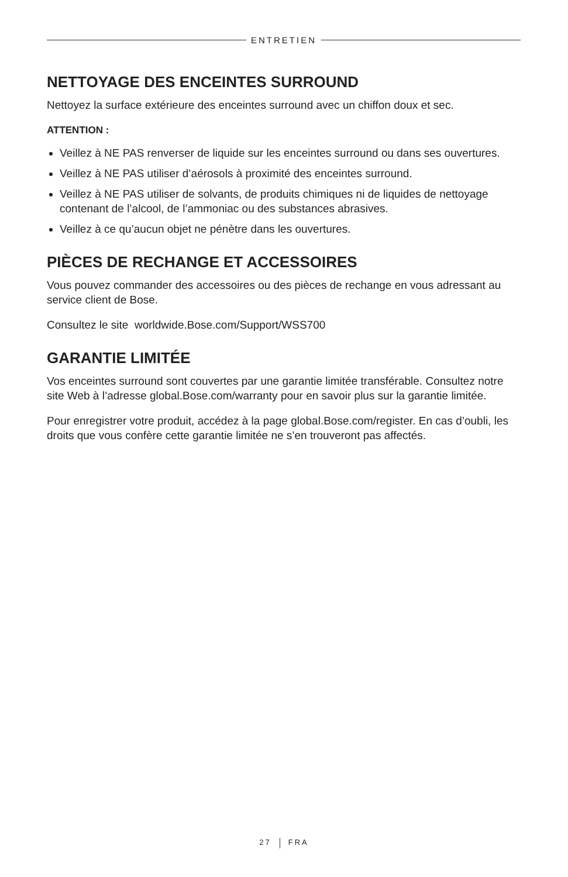ENTRETIEN
NETTOYAGE DES ENCEINTES SURROUND
Nettoyez la surface extérieure des enceintes surround avec un chiffon doux et sec.
ATTENTION :
Veillez à NE PAS renverser de liquide sur les enceintes surround ou dans ses ouvertures.
Veillez à NE PAS utiliser d’aérosols à proximité des enceintes surround.
Veillez à NE PAS utiliser de solvants, de produits chimiques ni de liquides de nettoyage contenant de l’alcool, de l’ammoniac ou des substances abrasives.
Veillez à ce qu’aucun objet ne pénètre dans les ouvertures.
PIÈCES DE RECHANGE ET ACCESSOIRES
Vous pouvez commander des accessoires ou des pièces de rechange en vous adressant au service client de Bose.
Consultez le site worldwide.Bose.com/Support/WSS700
GARANTIE LIMITÉE
Vos enceintes surround sont couvertes par une garantie limitée transférable. Consultez notre site Web à l’adresse global.Bose.com/warranty pour en savoir plus sur la garantie limitée.
Pour enregistrer votre produit, accédez à la page global.Bose.com/register. En cas d’oubli, les droits que vous confère cette garantie limitée ne s’en trouveront pas affectés.
27 FRA